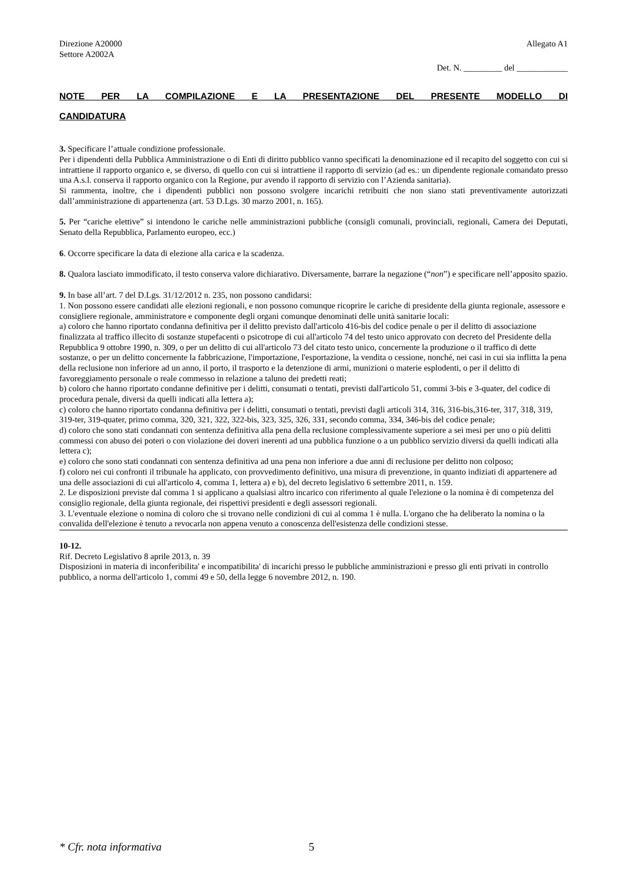Direzione A20000
Settore A2002A Allegato A1
Det. N. _________ del ____________
NOTE PER LA COMPILAZIONE E LA PRESENTAZIONE DEL PRESENTE MODELLO DI CANDIDATURA
3. Specificare l’attuale condizione professionale.
Per i dipendenti della Pubblica Amministrazione o di Enti di diritto pubblico vanno specificati la denominazione ed il recapito del soggetto con cui si intrattiene il rapporto organico e, se diverso, di quello con cui si intrattiene il rapporto di servizio (ad es.: un dipendente regionale comandato presso una A.s.l. conserva il rapporto organico con la Regione, pur avendo il rapporto di servizio con l’Azienda sanitaria).
Si rammenta, inoltre, che i dipendenti pubblici non possono svolgere incarichi retribuiti che non siano stati preventivamente autorizzati dall’amministrazione di appartenenza (art. 53 D.Lgs. 30 marzo 2001, n. 165).
5. Per “cariche elettive” si intendono le cariche nelle amministrazioni pubbliche (consigli comunali, provinciali, regionali, Camera dei Deputati, Senato della Repubblica, Parlamento europeo, ecc.)
6. Occorre specificare la data di elezione alla carica e la scadenza.
8. Qualora lasciato immodificato, il testo conserva valore dichiarativo. Diversamente, barrare la negazione (“non”) e specificare nell’apposito spazio.
9. In base all’art. 7 del D.Lgs. 31/12/2012 n. 235, non possono candidarsi:
1. Non possono essere candidati alle elezioni regionali, e non possono comunque ricoprire le cariche di presidente della giunta regionale, assessore e consigliere regionale, amministratore e componente degli organi comunque denominati delle unità sanitarie locali:
a) coloro che hanno riportato condanna definitiva per il delitto previsto dall'articolo 416-bis del codice penale o per il delitto di associazione finalizzata al traffico illecito di sostanze stupefacenti o psicotrope di cui all'articolo 74 del testo unico approvato con decreto del Presidente della Repubblica 9 ottobre 1990, n. 309, o per un delitto di cui all'articolo 73 del citato testo unico, concernente la produzione o il traffico di dette sostanze, o per un delitto concernente la fabbricazione, l'importazione, l'esportazione, la vendita o cessione, nonché, nei casi in cui sia inflitta la pena della reclusione non inferiore ad un anno, il porto, il trasporto e la detenzione di armi, munizioni o materie esplodenti, o per il delitto di favoreggiamento personale o reale commesso in relazione a taluno dei predetti reati;
b) coloro che hanno riportato condanne definitive per i delitti, consumati o tentati, previsti dall'articolo 51, commi 3-bis e 3-quater, del codice di procedura penale, diversi da quelli indicati alla lettera a);
c) coloro che hanno riportato condanna definitiva per i delitti, consumati o tentati, previsti dagli articoli 314, 316, 316-bis,316-ter, 317, 318, 319, 319-ter, 319-quater, primo comma, 320, 321, 322, 322-bis, 323, 325, 326, 331, secondo comma, 334, 346-bis del codice penale;
d) coloro che sono stati condannati con sentenza definitiva alla pena della reclusione complessivamente superiore a sei mesi per uno o più delitti commessi con abuso dei poteri o con violazione dei doveri inerenti ad una pubblica funzione o a un pubblico servizio diversi da quelli indicati alla lettera c);
e) coloro che sono stati condannati con sentenza definitiva ad una pena non inferiore a due anni di reclusione per delitto non colposo;
f) coloro nei cui confronti il tribunale ha applicato, con provvedimento definitivo, una misura di prevenzione, in quanto indiziati di appartenere ad una delle associazioni di cui all'articolo 4, comma 1, lettera a) e b), del decreto legislativo 6 settembre 2011, n. 159.
2. Le disposizioni previste dal comma 1 si applicano a qualsiasi altro incarico con riferimento al quale l'elezione o la nomina è di competenza del consiglio regionale, della giunta regionale, dei rispettivi presidenti e degli assessori regionali.
3. L'eventuale elezione o nomina di coloro che si trovano nelle condizioni di cui al comma 1 è nulla. L'organo che ha deliberato la nomina o la convalida dell'elezione è tenuto a revocarla non appena venuto a conoscenza dell'esistenza delle condizioni stesse.
10-12.
Rif. Decreto Legislativo 8 aprile 2013, n. 39
Disposizioni in materia di inconferibilita' e incompatibilita' di incarichi presso le pubbliche amministrazioni e presso gli enti privati in controllo pubblico, a norma dell'articolo 1, commi 49 e 50, della legge 6 novembre 2012, n. 190.
* Cfr. nota informativa 5